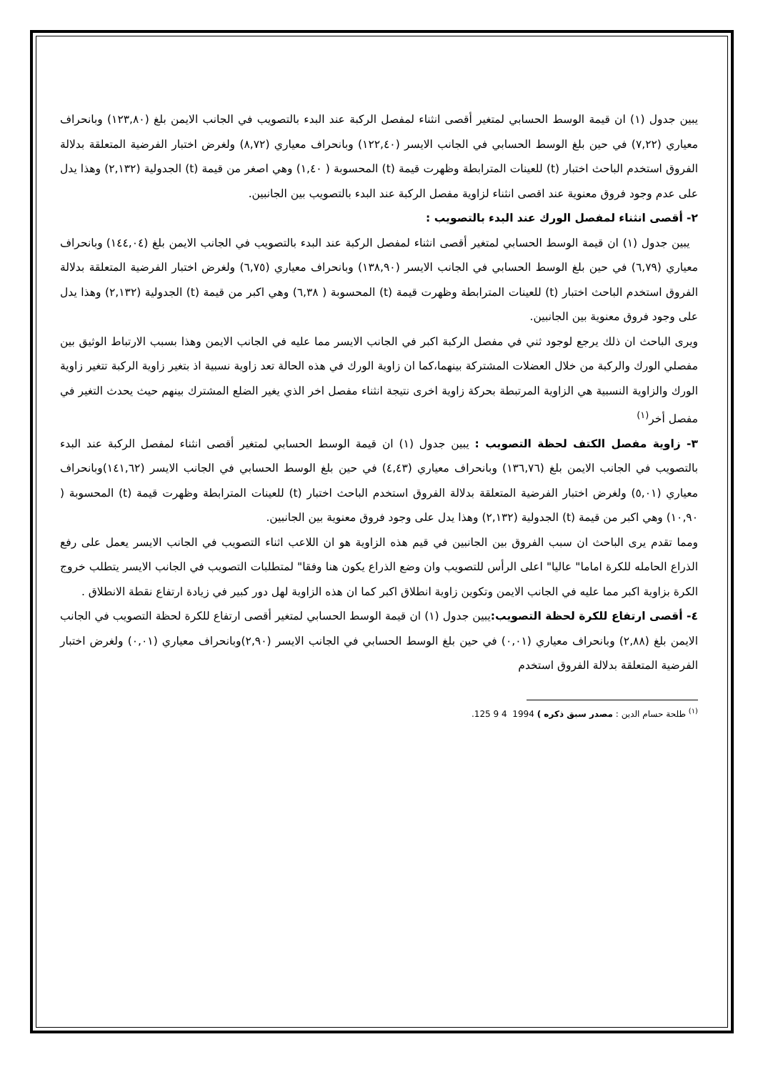يبين جدول (١) ان قيمة الوسط الحسابي لمتغير أقصى انثناء لمفصل الركبة عند البدء بالتصويب في الجانب الايمن بلغ (١٢٣,٨٠) وبانحراف معياري (٧,٢٢) في حين بلغ الوسط الحسابي في الجانب الايسر (١٢٢,٤٠) وبانحراف معياري (٨,٧٢) ولغرض اختبار الفرضية المتعلقة بدلالة الفروق استخدم الباحث اختبار (t) للعينات المترابطة وظهرت قيمة (t) المحسوبة ( ١,٤٠) وهي اصغر من قيمة (t) الجدولية (٢,١٣٢) وهذا يدل على عدم وجود فروق معنوية عند اقصى انثناء لزاوية مفصل الركبة عند البدء بالتصويب بين الجانبين.
٢- أقصى انثناء لمفصل الورك عند البدء بالتصويب :
يبين جدول (١) ان قيمة الوسط الحسابي لمتغير أقصى انثناء لمفصل الركبة عند البدء بالتصويب في الجانب الايمن بلغ (١٤٤,٠٤) وبانحراف معياري (٦,٧٩) في حين بلغ الوسط الحسابي في الجانب الايسر (١٣٨,٩٠) وبانحراف معياري (٦,٧٥) ولغرض اختبار الفرضية المتعلقة بدلالة الفروق استخدم الباحث اختبار (t) للعينات المترابطة وظهرت قيمة (t) المحسوبة ( ٦,٣٨) وهي اكبر من قيمة (t) الجدولية (٢,١٣٢) وهذا يدل على وجود فروق معنوية بين الجانبين.
ويرى الباحث ان ذلك يرجع لوجود ثني في مفصل الركبة اكبر في الجانب الايسر مما عليه في الجانب الايمن وهذا بسبب الارتباط الوثيق بين مفصلي الورك والركبة من خلال العضلات المشتركة بينهما،كما ان زاوية الورك في هذه الحالة تعد زاوية نسبية اذ بتغير زاوية الركبة تتغير زاوية الورك والزاوية النسبية هي الزاوية المرتبطة بحركة زاوية اخرى نتيجة انثناء مفصل اخر الذي يغير الضلع المشترك بينهم حيث يحدث التغير في مفصل أخر<sup>(١)</sup>
٣- زاوية مفصل الكتف لحظة التصويب : يبين جدول (١) ان قيمة الوسط الحسابي لمتغير أقصى انثناء لمفصل الركبة عند البدء بالتصويب في الجانب الايمن بلغ (١٣٦,٧٦) وبانحراف معياري (٤,٤٣) في حين بلغ الوسط الحسابي في الجانب الايسر (١٤١,٦٢)وبانحراف معياري (٥,٠١) ولغرض اختبار الفرضية المتعلقة بدلالة الفروق استخدم الباحث اختبار (t) للعينات المترابطة وظهرت قيمة (t) المحسوبة ( ١٠,٩٠) وهي اكبر من قيمة (t) الجدولية (٢,١٣٢) وهذا يدل على وجود فروق معنوية بين الجانبين.
ومما تقدم يرى الباحث ان سبب الفروق بين الجانبين في قيم هذه الزاوية هو ان اللاعب اثناء التصويب في الجانب الايسر يعمل على رفع الذراع الحامله للكرة اماما" عاليا" اعلى الرأس للتصويب وان وضع الذراع يكون هنا وفقا" لمتطلبات التصويب في الجانب الايسر يتطلب خروج الكرة بزاوية اكبر مما عليه في الجانب الايمن وتكوين زاوية انطلاق اكبر كما ان هذه الزاوية لهل دور كبير في زيادة ارتفاع نقطة الانطلاق .
٤- أقصى ارتفاع للكرة لحظة التصويب: يبين جدول (١) ان قيمة الوسط الحسابي لمتغير أقصى ارتفاع للكرة لحظة التصويب في الجانب الايمن بلغ (٢,٨٨) وبانحراف معياري (٠,٠١) في حين بلغ الوسط الحسابي في الجانب الايسر (٢,٩٠)وبانحراف معياري (٠,٠١) ولغرض اختبار الفرضية المتعلقة بدلالة الفروق استخدم
<sup>(١)</sup> طلحة حسام الدين : مصدر سبق ذكره ) 1994 4 9 125.